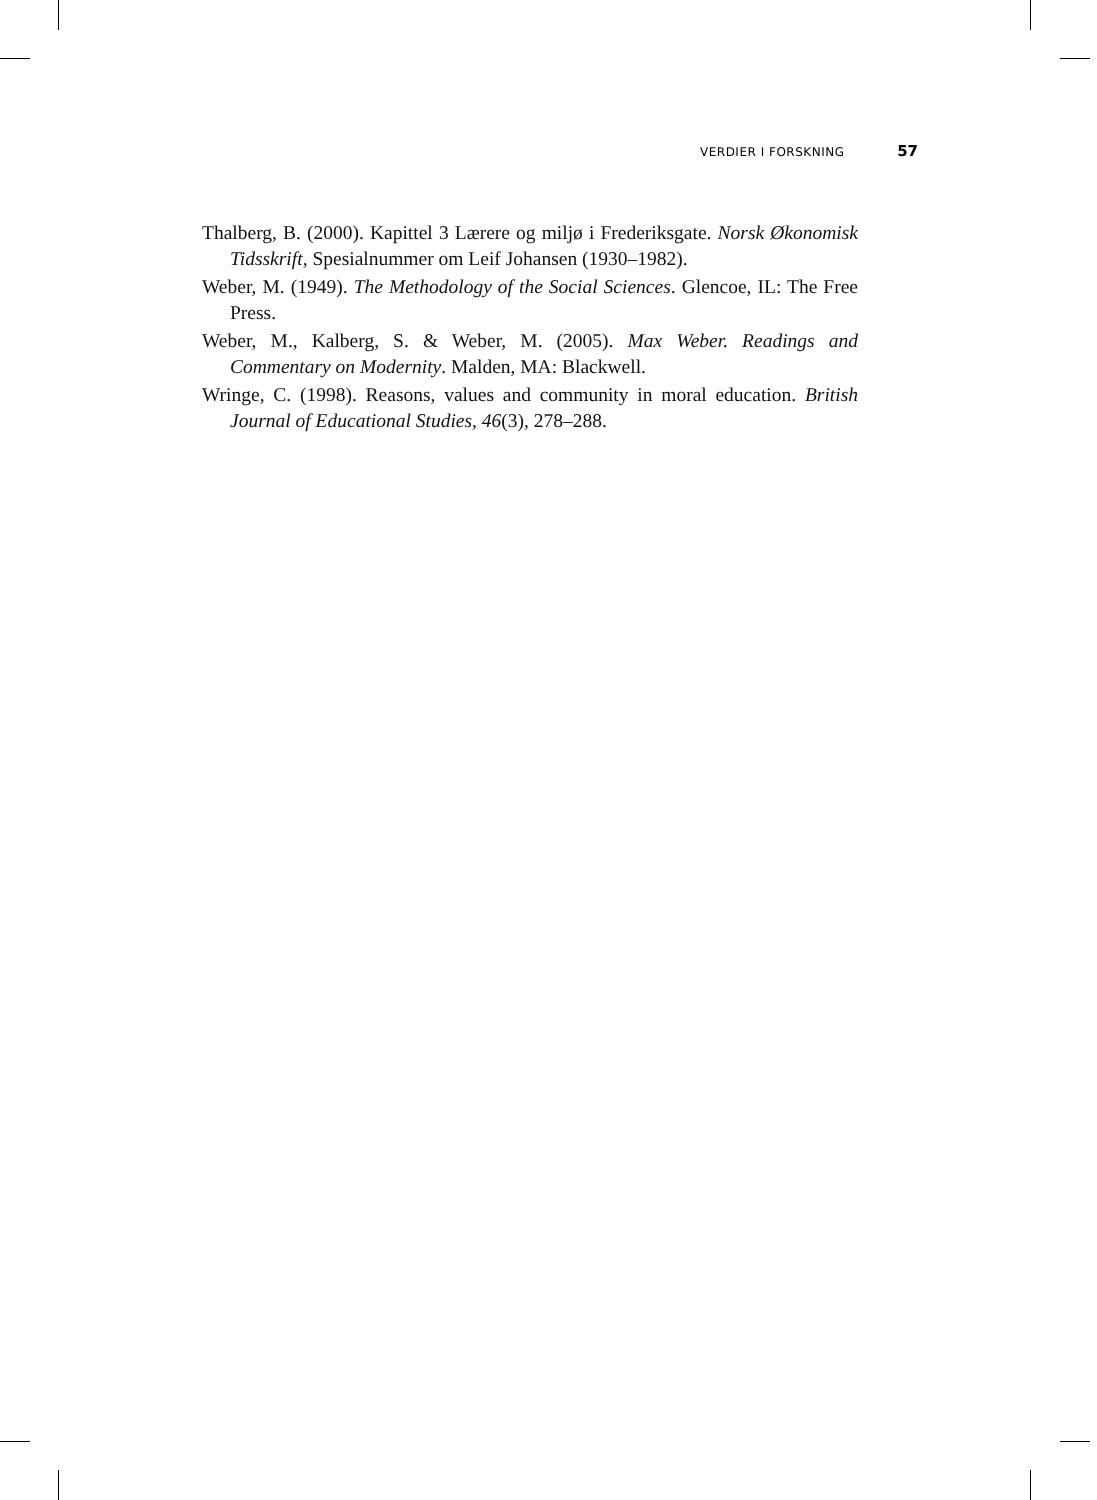VERDIER I FORSKNING 57
Thalberg, B. (2000). Kapittel 3 Lærere og miljø i Frederiksgate. Norsk Økonomisk Tidsskrift, Spesialnummer om Leif Johansen (1930–1982).
Weber, M. (1949). The Methodology of the Social Sciences. Glencoe, IL: The Free Press.
Weber, M., Kalberg, S. & Weber, M. (2005). Max Weber. Readings and Commentary on Modernity. Malden, MA: Blackwell.
Wringe, C. (1998). Reasons, values and community in moral education. British Journal of Educational Studies, 46(3), 278–288.